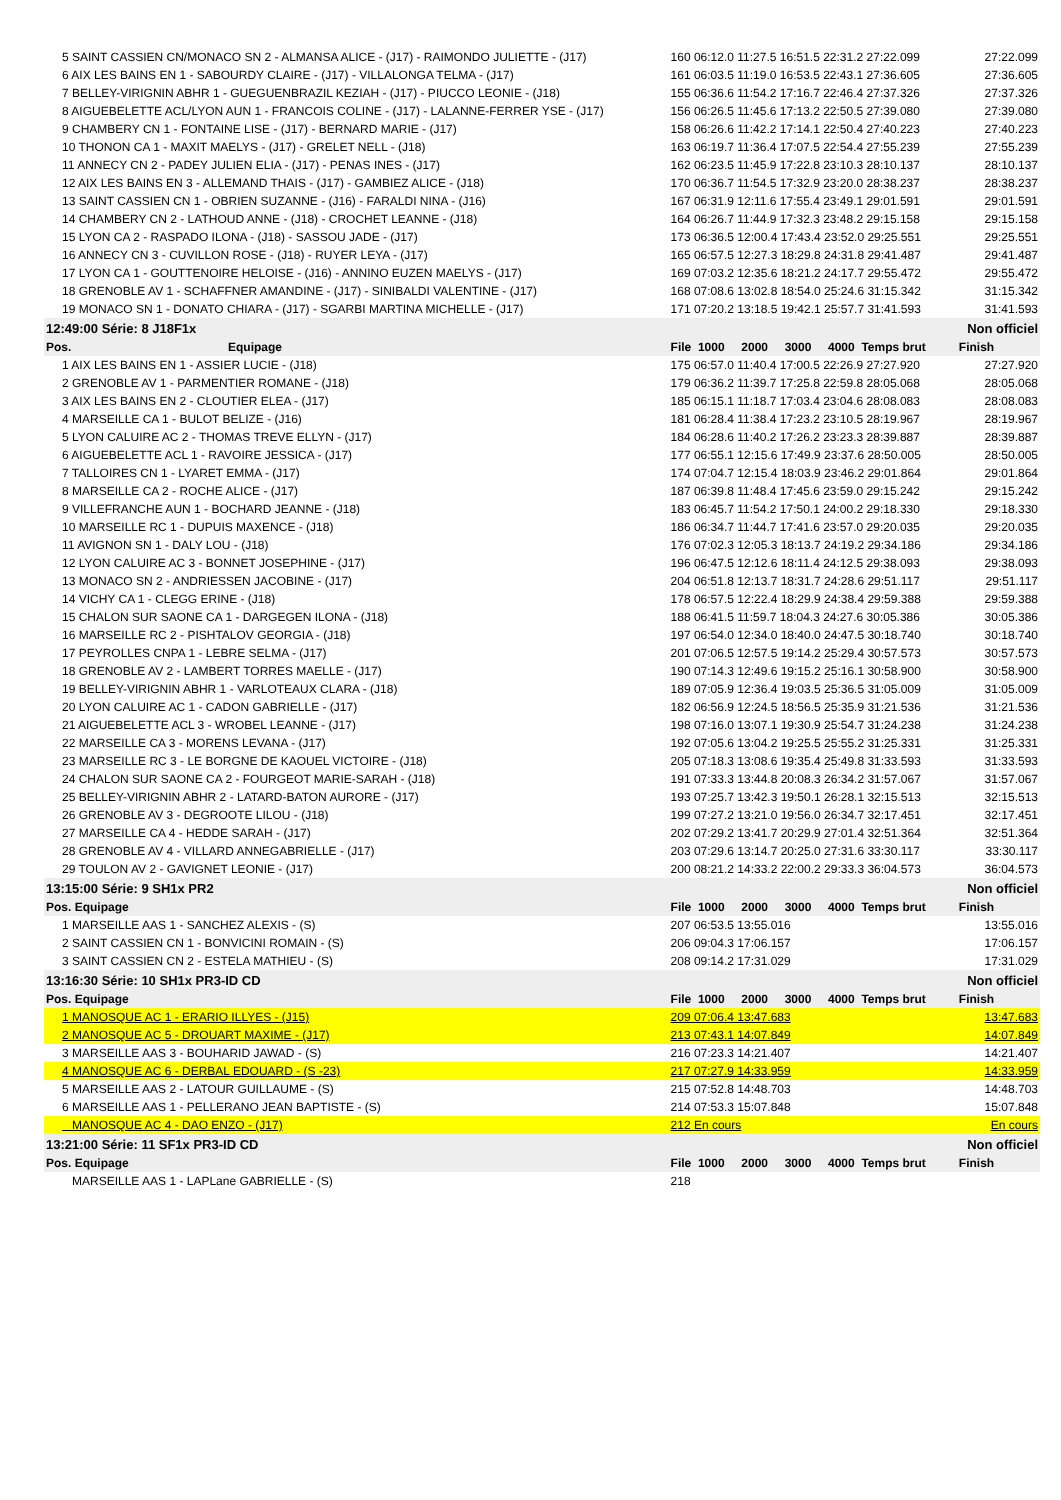| 5 SAINT CASSIEN CN/MONACO SN 2 - ALMANSA ALICE - (J17) - RAIMONDO JULIETTE - (J17) | 160 06:12.0 11:27.5 16:51.5 22:31.2 27:22.099 | 27:22.099 |
| 6 AIX LES BAINS EN 1 - SABOURDY CLAIRE - (J17) - VILLALONGA TELMA - (J17) | 161 06:03.5 11:19.0 16:53.5 22:43.1 27:36.605 | 27:36.605 |
| 7 BELLEY-VIRIGNIN ABHR 1 - GUEGUENBRAZIL KEZIAH - (J17) - PIUCCO LEONIE - (J18) | 155 06:36.6 11:54.2 17:16.7 22:46.4 27:37.326 | 27:37.326 |
| 8 AIGUEBELETTE ACL/LYON AUN 1 - FRANCOIS COLINE - (J17) - LALANNE-FERRER YSE - (J17) | 156 06:26.5 11:45.6 17:13.2 22:50.5 27:39.080 | 27:39.080 |
| 9 CHAMBERY CN 1 - FONTAINE LISE - (J17) - BERNARD MARIE - (J17) | 158 06:26.6 11:42.2 17:14.1 22:50.4 27:40.223 | 27:40.223 |
| 10 THONON CA 1 - MAXIT MAELYS - (J17) - GRELET NELL - (J18) | 163 06:19.7 11:36.4 17:07.5 22:54.4 27:55.239 | 27:55.239 |
| 11 ANNECY CN 2 - PADEY JULIEN ELIA - (J17) - PENAS INES - (J17) | 162 06:23.5 11:45.9 17:22.8 23:10.3 28:10.137 | 28:10.137 |
| 12 AIX LES BAINS EN 3 - ALLEMAND THAIS - (J17) - GAMBIEZ ALICE - (J18) | 170 06:36.7 11:54.5 17:32.9 23:20.0 28:38.237 | 28:38.237 |
| 13 SAINT CASSIEN CN 1 - OBRIEN SUZANNE - (J16) - FARALDI NINA - (J16) | 167 06:31.9 12:11.6 17:55.4 23:49.1 29:01.591 | 29:01.591 |
| 14 CHAMBERY CN 2 - LATHOUD ANNE - (J18) - CROCHET LEANNE - (J18) | 164 06:26.7 11:44.9 17:32.3 23:48.2 29:15.158 | 29:15.158 |
| 15 LYON CA 2 - RASPADO ILONA - (J18) - SASSOU JADE - (J17) | 173 06:36.5 12:00.4 17:43.4 23:52.0 29:25.551 | 29:25.551 |
| 16 ANNECY CN 3 - CUVILLON ROSE - (J18) - RUYER LEYA - (J17) | 165 06:57.5 12:27.3 18:29.8 24:31.8 29:41.487 | 29:41.487 |
| 17 LYON CA 1 - GOUTTENOIRE HELOISE - (J16) - ANNINO EUZEN MAELYS - (J17) | 169 07:03.2 12:35.6 18:21.2 24:17.7 29:55.472 | 29:55.472 |
| 18 GRENOBLE AV 1 - SCHAFFNER AMANDINE - (J17) - SINIBALDI VALENTINE - (J17) | 168 07:08.6 13:02.8 18:54.0 25:24.6 31:15.342 | 31:15.342 |
| 19 MONACO SN 1 - DONATO CHIARA - (J17) - SGARBI MARTINA MICHELLE - (J17) | 171 07:20.2 13:18.5 19:42.1 25:57.7 31:41.593 | 31:41.593 |
| 12:49:00 Série: 8 J18F1x | | Non officiel |
| Pos. Equipage | File 1000 2000 3000 4000 Temps brut | Finish |
| 1 AIX LES BAINS EN 1 - ASSIER LUCIE - (J18) | 175 06:57.0 11:40.4 17:00.5 22:26.9 27:27.920 | 27:27.920 |
| 2 GRENOBLE AV 1 - PARMENTIER ROMANE - (J18) | 179 06:36.2 11:39.7 17:25.8 22:59.8 28:05.068 | 28:05.068 |
| 3 AIX LES BAINS EN 2 - CLOUTIER ELEA - (J17) | 185 06:15.1 11:18.7 17:03.4 23:04.6 28:08.083 | 28:08.083 |
| 4 MARSEILLE CA 1 - BULOT BELIZE - (J16) | 181 06:28.4 11:38.4 17:23.2 23:10.5 28:19.967 | 28:19.967 |
| 5 LYON CALUIRE AC 2 - THOMAS TREVE ELLYN - (J17) | 184 06:28.6 11:40.2 17:26.2 23:23.3 28:39.887 | 28:39.887 |
| 6 AIGUEBELETTE ACL 1 - RAVOIRE JESSICA - (J17) | 177 06:55.1 12:15.6 17:49.9 23:37.6 28:50.005 | 28:50.005 |
| 7 TALLOIRES CN 1 - LYARET EMMA - (J17) | 174 07:04.7 12:15.4 18:03.9 23:46.2 29:01.864 | 29:01.864 |
| 8 MARSEILLE CA 2 - ROCHE ALICE - (J17) | 187 06:39.8 11:48.4 17:45.6 23:59.0 29:15.242 | 29:15.242 |
| 9 VILLEFRANCHE AUN 1 - BOCHARD JEANNE - (J18) | 183 06:45.7 11:54.2 17:50.1 24:00.2 29:18.330 | 29:18.330 |
| 10 MARSEILLE RC 1 - DUPUIS MAXENCE - (J18) | 186 06:34.7 11:44.7 17:41.6 23:57.0 29:20.035 | 29:20.035 |
| 11 AVIGNON SN 1 - DALY LOU - (J18) | 176 07:02.3 12:05.3 18:13.7 24:19.2 29:34.186 | 29:34.186 |
| 12 LYON CALUIRE AC 3 - BONNET JOSEPHINE - (J17) | 196 06:47.5 12:12.6 18:11.4 24:12.5 29:38.093 | 29:38.093 |
| 13 MONACO SN 2 - ANDRIESSEN JACOBINE - (J17) | 204 06:51.8 12:13.7 18:31.7 24:28.6 29:51.117 | 29:51.117 |
| 14 VICHY CA 1 - CLEGG ERINE - (J18) | 178 06:57.5 12:22.4 18:29.9 24:38.4 29:59.388 | 29:59.388 |
| 15 CHALON SUR SAONE CA 1 - DARGEGEN ILONA - (J18) | 188 06:41.5 11:59.7 18:04.3 24:27.6 30:05.386 | 30:05.386 |
| 16 MARSEILLE RC 2 - PISHTALOV GEORGIA - (J18) | 197 06:54.0 12:34.0 18:40.0 24:47.5 30:18.740 | 30:18.740 |
| 17 PEYROLLES CNPA 1 - LEBRE SELMA - (J17) | 201 07:06.5 12:57.5 19:14.2 25:29.4 30:57.573 | 30:57.573 |
| 18 GRENOBLE AV 2 - LAMBERT TORRES MAELLE - (J17) | 190 07:14.3 12:49.6 19:15.2 25:16.1 30:58.900 | 30:58.900 |
| 19 BELLEY-VIRIGNIN ABHR 1 - VARLOTEAUX CLARA - (J18) | 189 07:05.9 12:36.4 19:03.5 25:36.5 31:05.009 | 31:05.009 |
| 20 LYON CALUIRE AC 1 - CADON GABRIELLE - (J17) | 182 06:56.9 12:24.5 18:56.5 25:35.9 31:21.536 | 31:21.536 |
| 21 AIGUEBELETTE ACL 3 - WROBEL LEANNE - (J17) | 198 07:16.0 13:07.1 19:30.9 25:54.7 31:24.238 | 31:24.238 |
| 22 MARSEILLE CA 3 - MORENS LEVANA - (J17) | 192 07:05.6 13:04.2 19:25.5 25:55.2 31:25.331 | 31:25.331 |
| 23 MARSEILLE RC 3 - LE BORGNE DE KAOUEL VICTOIRE - (J18) | 205 07:18.3 13:08.6 19:35.4 25:49.8 31:33.593 | 31:33.593 |
| 24 CHALON SUR SAONE CA 2 - FOURGEOT MARIE-SARAH - (J18) | 191 07:33.3 13:44.8 20:08.3 26:34.2 31:57.067 | 31:57.067 |
| 25 BELLEY-VIRIGNIN ABHR 2 - LATARD-BATON AURORE - (J17) | 193 07:25.7 13:42.3 19:50.1 26:28.1 32:15.513 | 32:15.513 |
| 26 GRENOBLE AV 3 - DEGROOTE LILOU - (J18) | 199 07:27.2 13:21.0 19:56.0 26:34.7 32:17.451 | 32:17.451 |
| 27 MARSEILLE CA 4 - HEDDE SARAH - (J17) | 202 07:29.2 13:41.7 20:29.9 27:01.4 32:51.364 | 32:51.364 |
| 28 GRENOBLE AV 4 - VILLARD ANNEGABRIELLE - (J17) | 203 07:29.6 13:14.7 20:25.0 27:31.6 33:30.117 | 33:30.117 |
| 29 TOULON AV 2 - GAVIGNET LEONIE - (J17) | 200 08:21.2 14:33.2 22:00.2 29:33.3 36:04.573 | 36:04.573 |
| 13:15:00 Série: 9 SH1x PR2 | | Non officiel |
| Pos. Equipage | File 1000 2000 3000 4000 Temps brut | Finish |
| 1 MARSEILLE AAS 1 - SANCHEZ ALEXIS - (S) | 207 06:53.5 13:55.016 | 13:55.016 |
| 2 SAINT CASSIEN CN 1 - BONVICINI ROMAIN - (S) | 206 09:04.3 17:06.157 | 17:06.157 |
| 3 SAINT CASSIEN CN 2 - ESTELA MATHIEU - (S) | 208 09:14.2 17:31.029 | 17:31.029 |
| 13:16:30 Série: 10 SH1x PR3-ID CD | | Non officiel |
| Pos. Equipage | File 1000 2000 3000 4000 Temps brut | Finish |
| 1 MANOSQUE AC 1 - ERARIO ILLYES - (J15) | 209 07:06.4 13:47.683 | 13:47.683 |
| 2 MANOSQUE AC 5 - DROUART MAXIME - (J17) | 213 07:43.1 14:07.849 | 14:07.849 |
| 3 MARSEILLE AAS 3 - BOUHARID JAWAD - (S) | 216 07:23.3 14:21.407 | 14:21.407 |
| 4 MANOSQUE AC 6 - DERBAL EDOUARD - (S -23) | 217 07:27.9 14:33.959 | 14:33.959 |
| 5 MARSEILLE AAS 2 - LATOUR GUILLAUME - (S) | 215 07:52.8 14:48.703 | 14:48.703 |
| 6 MARSEILLE AAS 1 - PELLERANO JEAN BAPTISTE - (S) | 214 07:53.3 15:07.848 | 15:07.848 |
| MANOSQUE AC 4 - DAO ENZO - (J17) | 212 En cours | En cours |
| 13:21:00 Série: 11 SF1x PR3-ID CD | | Non officiel |
| Pos. Equipage | File 1000 2000 3000 4000 Temps brut | Finish |
| MARSEILLE AAS 1 - LAPLane GABRIELLE - (S) | 218 | |